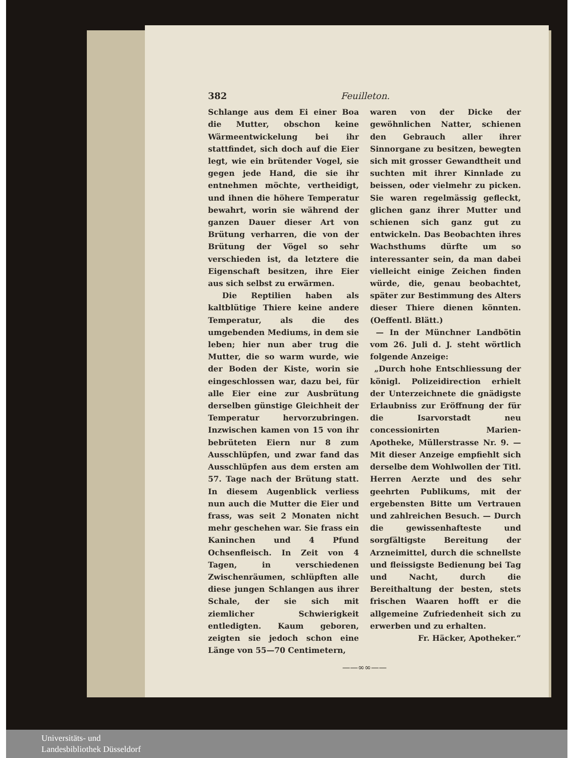382 Feuilleton.
Schlange aus dem Ei einer Boa die Mutter, obschon keine Wärmeentwickelung bei ihr stattfindet, sich doch auf die Eier legt, wie ein brütender Vogel, sie gegen jede Hand, die sie ihr entnehmen möchte, vertheidigt, und ihnen die höhere Temperatur bewahrt, worin sie während der ganzen Dauer dieser Art von Brütung verharren, die von der Brütung der Vögel so sehr verschieden ist, da letztere die Eigenschaft besitzen, ihre Eier aus sich selbst zu erwärmen.
Die Reptilien haben als kaltblütige Thiere keine andere Temperatur, als die des umgebenden Mediums, in dem sie leben; hier nun aber trug die Mutter, die so warm wurde, wie der Boden der Kiste, worin sie eingeschlossen war, dazu bei, für alle Eier eine zur Ausbrütung derselben günstige Gleichheit der Temperatur hervorzubringen. Inzwischen kamen von 15 von ihr bebrüteten Eiern nur 8 zum Ausschlüpfen, und zwar fand das Ausschlüpfen aus dem ersten am 57. Tage nach der Brütung statt. In diesem Augenblick verliess nun auch die Mutter die Eier und frass, was seit 2 Monaten nicht mehr geschehen war. Sie frass ein Kaninchen und 4 Pfund Ochsenfleisch. In Zeit von 4 Tagen, in verschiedenen Zwischenräumen, schlüpften alle diese jungen Schlangen aus ihrer Schale, der sie sich mit ziemlicher Schwierigkeit entledigten. Kaum geboren, zeigten sie jedoch schon eine Länge von 55—70 Centimetern,
waren von der Dicke der gewöhnlichen Natter, schienen den Gebrauch aller ihrer Sinnorgane zu besitzen, bewegten sich mit grosser Gewandtheit und suchten mit ihrer Kinnlade zu beissen, oder vielmehr zu picken. Sie waren regelmässig gefleckt, glichen ganz ihrer Mutter und schienen sich ganz gut zu entwickeln. Das Beobachten ihres Wachsthums dürfte um so interessanter sein, da man dabei vielleicht einige Zeichen finden würde, die, genau beobachtet, später zur Bestimmung des Alters dieser Thiere dienen könnten. (Oeffentl. Blätt.)
— In der Münchner Landbötin vom 26. Juli d. J. steht wörtlich folgende Anzeige:
„Durch hohe Entschliessung der königl. Polizeidirection erhielt der Unterzeichnete die gnädigste Erlaubniss zur Eröffnung der für die Isarvorstadt neu concessionirten Marien-Apotheke, Müllerstrasse Nr. 9. — Mit dieser Anzeige empfiehlt sich derselbe dem Wohlwollen der Titl. Herren Aerzte und des sehr geehrten Publikums, mit der ergebensten Bitte um Vertrauen und zahlreichen Besuch. — Durch die gewissenhafteste und sorgfältigste Bereitung der Arzneimittel, durch die schnellste und fleissigste Bedienung bei Tag und Nacht, durch die Bereithaltung der besten, stets frischen Waaren hofft er die allgemeine Zufriedenheit sich zu erwerben und zu erhalten.
Fr. Häcker, Apotheker.“
——∞∞——
Universitäts- und
Landesbibliothek Düsseldorf